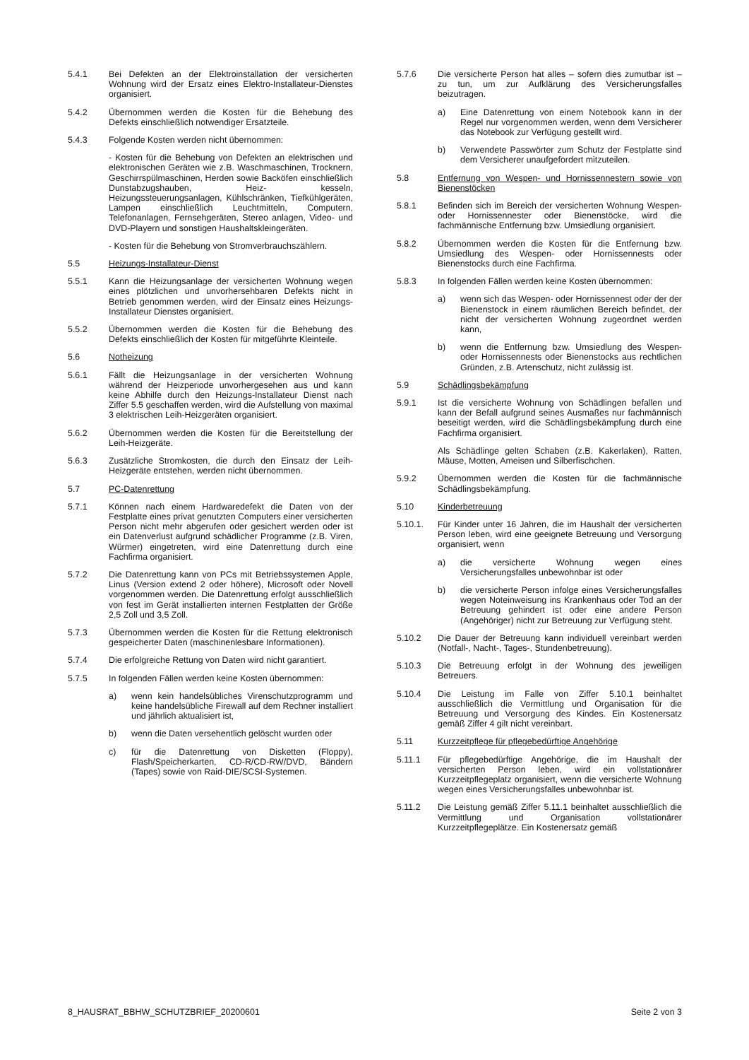5.4.1 Bei Defekten an der Elektroinstallation der versicherten Wohnung wird der Ersatz eines Elektro-Installateur-Dienstes organisiert.
5.4.2 Übernommen werden die Kosten für die Behebung des Defekts einschließlich notwendiger Ersatzteile.
5.4.3 Folgende Kosten werden nicht übernommen:
- Kosten für die Behebung von Defekten an elektrischen und elektronischen Geräten wie z.B. Waschmaschinen, Trocknern, Geschirrspülmaschinen, Herden sowie Backöfen einschließlich Dunstabzugshauben, Heiz- kesseln, Heizungssteuerungsanlagen, Kühlschränken, Tiefkühlgeräten, Lampen einschließlich Leuchtmitteln, Computern, Telefonanlagen, Fernsehgeräten, Stereo anlagen, Video- und DVD-Playern und sonstigen Haushaltskleingeräten.
- Kosten für die Behebung von Stromverbrauchszählern.
5.5 Heizungs-Installateur-Dienst
5.5.1 Kann die Heizungsanlage der versicherten Wohnung wegen eines plötzlichen und unvorhersehbaren Defekts nicht in Betrieb genommen werden, wird der Einsatz eines Heizungs-Installateur Dienstes organisiert.
5.5.2 Übernommen werden die Kosten für die Behebung des Defekts einschließlich der Kosten für mitgeführte Kleinteile.
5.6 Notheizung
5.6.1 Fällt die Heizungsanlage in der versicherten Wohnung während der Heizperiode unvorhergesehen aus und kann keine Abhilfe durch den Heizungs-Installateur Dienst nach Ziffer 5.5 geschaffen werden, wird die Aufstellung von maximal 3 elektrischen Leih-Heizgeräten organisiert.
5.6.2 Übernommen werden die Kosten für die Bereitstellung der Leih-Heizgeräte.
5.6.3 Zusätzliche Stromkosten, die durch den Einsatz der Leih-Heizgeräte entstehen, werden nicht übernommen.
5.7 PC-Datenrettung
5.7.1 Können nach einem Hardwaredefekt die Daten von der Festplatte eines privat genutzten Computers einer versicherten Person nicht mehr abgerufen oder gesichert werden oder ist ein Datenverlust aufgrund schädlicher Programme (z.B. Viren, Würmer) eingetreten, wird eine Datenrettung durch eine Fachfirma organisiert.
5.7.2 Die Datenrettung kann von PCs mit Betriebssystemen Apple, Linus (Version extend 2 oder höhere), Microsoft oder Novell vorgenommen werden. Die Datenrettung erfolgt ausschließlich von fest im Gerät installierten internen Festplatten der Größe 2,5 Zoll und 3,5 Zoll.
5.7.3 Übernommen werden die Kosten für die Rettung elektronisch gespeicherter Daten (maschinenlesbare Informationen).
5.7.4 Die erfolgreiche Rettung von Daten wird nicht garantiert.
5.7.5 In folgenden Fällen werden keine Kosten übernommen:
a) wenn kein handelsübliches Virenschutzprogramm und keine handelsübliche Firewall auf dem Rechner installiert und jährlich aktualisiert ist,
b) wenn die Daten versehentlich gelöscht wurden oder
c) für die Datenrettung von Disketten (Floppy), Flash/Speicherkarten, CD-R/CD-RW/DVD, Bändern (Tapes) sowie von Raid-DIE/SCSI-Systemen.
5.7.6 Die versicherte Person hat alles – sofern dies zumutbar ist – zu tun, um zur Aufklärung des Versicherungsfalles beizutragen.
a) Eine Datenrettung von einem Notebook kann in der Regel nur vorgenommen werden, wenn dem Versicherer das Notebook zur Verfügung gestellt wird.
b) Verwendete Passwörter zum Schutz der Festplatte sind dem Versicherer unaufgefordert mitzuteilen.
5.8 Entfernung von Wespen- und Hornissennestern sowie von Bienenstöcken
5.8.1 Befinden sich im Bereich der versicherten Wohnung Wespen- oder Hornissennester oder Bienenstöcke, wird die fachmännische Entfernung bzw. Umsiedlung organisiert.
5.8.2 Übernommen werden die Kosten für die Entfernung bzw. Umsiedlung des Wespen- oder Hornissennests oder Bienenstocks durch eine Fachfirma.
5.8.3 In folgenden Fällen werden keine Kosten übernommen:
a) wenn sich das Wespen- oder Hornissennest oder der der Bienenstock in einem räumlichen Bereich befindet, der nicht der versicherten Wohnung zugeordnet werden kann,
b) wenn die Entfernung bzw. Umsiedlung des Wespen- oder Hornissennests oder Bienenstocks aus rechtlichen Gründen, z.B. Artenschutz, nicht zulässig ist.
5.9 Schädlingsbekämpfung
5.9.1 Ist die versicherte Wohnung von Schädlingen befallen und kann der Befall aufgrund seines Ausmaßes nur fachmännisch beseitigt werden, wird die Schädlingsbekämpfung durch eine Fachfirma organisiert.
Als Schädlinge gelten Schaben (z.B. Kakerlaken), Ratten, Mäuse, Motten, Ameisen und Silberfischchen.
5.9.2 Übernommen werden die Kosten für die fachmännische Schädlingsbekämpfung.
5.10 Kinderbetreuung
5.10.1. Für Kinder unter 16 Jahren, die im Haushalt der versicherten Person leben, wird eine geeignete Betreuung und Versorgung organisiert, wenn
a) die versicherte Wohnung wegen eines Versicherungsfalles unbewohnbar ist oder
b) die versicherte Person infolge eines Versicherungsfalles wegen Noteinweisung ins Krankenhaus oder Tod an der Betreuung gehindert ist oder eine andere Person (Angehöriger) nicht zur Betreuung zur Verfügung steht.
5.10.2 Die Dauer der Betreuung kann individuell vereinbart werden (Notfall-, Nacht-, Tages-, Stundenbetreuung).
5.10.3 Die Betreuung erfolgt in der Wohnung des jeweiligen Betreuers.
5.10.4 Die Leistung im Falle von Ziffer 5.10.1 beinhaltet ausschließlich die Vermittlung und Organisation für die Betreuung und Versorgung des Kindes. Ein Kostenersatz gemäß Ziffer 4 gilt nicht vereinbart.
5.11 Kurzzeitpflege für pflegebedürftige Angehörige
5.11.1 Für pflegebedürftige Angehörige, die im Haushalt der versicherten Person leben, wird ein vollstationärer Kurzzeitpflegeplatz organisiert, wenn die versicherte Wohnung wegen eines Versicherungsfalles unbewohnbar ist.
5.11.2 Die Leistung gemäß Ziffer 5.11.1 beinhaltet ausschließlich die Vermittlung und Organisation vollstationärer Kurzzeitpflegeplätze. Ein Kostenersatz gemäß
8_HAUSRAT_BBHW_SCHUTZBRIEF_20200601 Seite 2 von 3